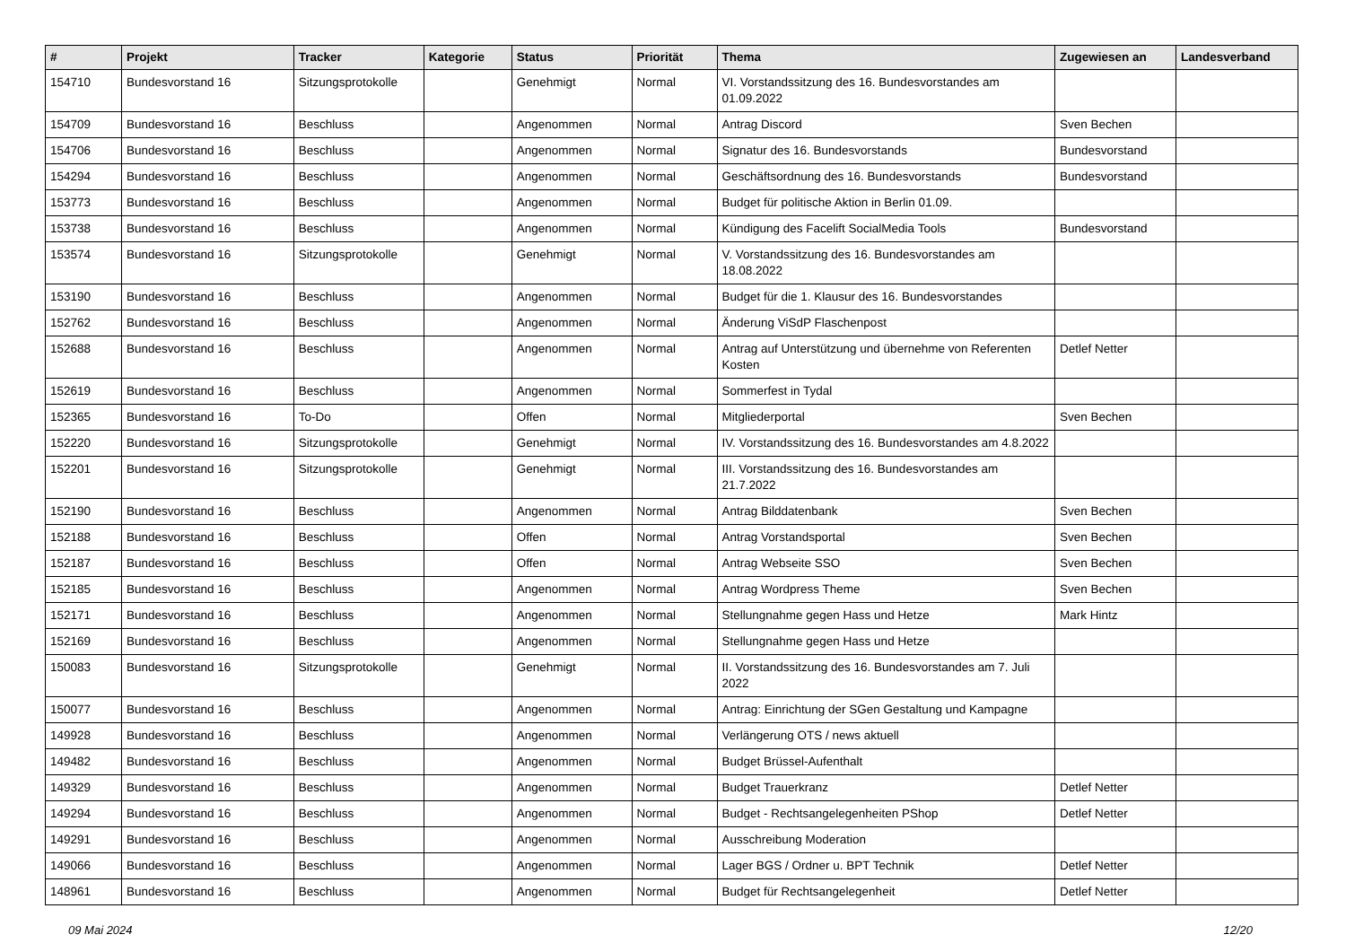| # | Projekt | Tracker | Kategorie | Status | Priorität | Thema | Zugewiesen an | Landesverband |
| --- | --- | --- | --- | --- | --- | --- | --- | --- |
| 154710 | Bundesvorstand 16 | Sitzungsprotokolle | | Genehmigt | Normal | VI. Vorstandssitzung des 16. Bundesvorstandes am 01.09.2022 | | |
| 154709 | Bundesvorstand 16 | Beschluss | | Angenommen | Normal | Antrag Discord | Sven Bechen | |
| 154706 | Bundesvorstand 16 | Beschluss | | Angenommen | Normal | Signatur des 16. Bundesvorstands | Bundesvorstand | |
| 154294 | Bundesvorstand 16 | Beschluss | | Angenommen | Normal | Geschäftsordnung des 16. Bundesvorstands | Bundesvorstand | |
| 153773 | Bundesvorstand 16 | Beschluss | | Angenommen | Normal | Budget für politische Aktion in Berlin 01.09. | | |
| 153738 | Bundesvorstand 16 | Beschluss | | Angenommen | Normal | Kündigung des Facelift SocialMedia Tools | Bundesvorstand | |
| 153574 | Bundesvorstand 16 | Sitzungsprotokolle | | Genehmigt | Normal | V. Vorstandssitzung des 16. Bundesvorstandes am 18.08.2022 | | |
| 153190 | Bundesvorstand 16 | Beschluss | | Angenommen | Normal | Budget für die 1. Klausur des 16. Bundesvorstandes | | |
| 152762 | Bundesvorstand 16 | Beschluss | | Angenommen | Normal | Änderung ViSdP Flaschenpost | | |
| 152688 | Bundesvorstand 16 | Beschluss | | Angenommen | Normal | Antrag auf Unterstützung und übernehme von Referenten Kosten | Detlef Netter | |
| 152619 | Bundesvorstand 16 | Beschluss | | Angenommen | Normal | Sommerfest in Tydal | | |
| 152365 | Bundesvorstand 16 | To-Do | | Offen | Normal | Mitgliederportal | Sven Bechen | |
| 152220 | Bundesvorstand 16 | Sitzungsprotokolle | | Genehmigt | Normal | IV. Vorstandssitzung des 16. Bundesvorstandes am 4.8.2022 | | |
| 152201 | Bundesvorstand 16 | Sitzungsprotokolle | | Genehmigt | Normal | III. Vorstandssitzung des 16. Bundesvorstandes am 21.7.2022 | | |
| 152190 | Bundesvorstand 16 | Beschluss | | Angenommen | Normal | Antrag Bilddatenbank | Sven Bechen | |
| 152188 | Bundesvorstand 16 | Beschluss | | Offen | Normal | Antrag Vorstandsportal | Sven Bechen | |
| 152187 | Bundesvorstand 16 | Beschluss | | Offen | Normal | Antrag Webseite SSO | Sven Bechen | |
| 152185 | Bundesvorstand 16 | Beschluss | | Angenommen | Normal | Antrag Wordpress Theme | Sven Bechen | |
| 152171 | Bundesvorstand 16 | Beschluss | | Angenommen | Normal | Stellungnahme gegen Hass und Hetze | Mark Hintz | |
| 152169 | Bundesvorstand 16 | Beschluss | | Angenommen | Normal | Stellungnahme gegen Hass und Hetze | | |
| 150083 | Bundesvorstand 16 | Sitzungsprotokolle | | Genehmigt | Normal | II. Vorstandssitzung des 16. Bundesvorstandes am 7. Juli 2022 | | |
| 150077 | Bundesvorstand 16 | Beschluss | | Angenommen | Normal | Antrag: Einrichtung der SGen Gestaltung und Kampagne | | |
| 149928 | Bundesvorstand 16 | Beschluss | | Angenommen | Normal | Verlängerung OTS / news aktuell | | |
| 149482 | Bundesvorstand 16 | Beschluss | | Angenommen | Normal | Budget Brüssel-Aufenthalt | | |
| 149329 | Bundesvorstand 16 | Beschluss | | Angenommen | Normal | Budget Trauerkranz | Detlef Netter | |
| 149294 | Bundesvorstand 16 | Beschluss | | Angenommen | Normal | Budget - Rechtsangelegenheiten PShop | Detlef Netter | |
| 149291 | Bundesvorstand 16 | Beschluss | | Angenommen | Normal | Ausschreibung Moderation | | |
| 149066 | Bundesvorstand 16 | Beschluss | | Angenommen | Normal | Lager BGS / Ordner u. BPT Technik | Detlef Netter | |
| 148961 | Bundesvorstand 16 | Beschluss | | Angenommen | Normal | Budget für Rechtsangelegenheit | Detlef Netter | |
09 Mai 2024 12/20